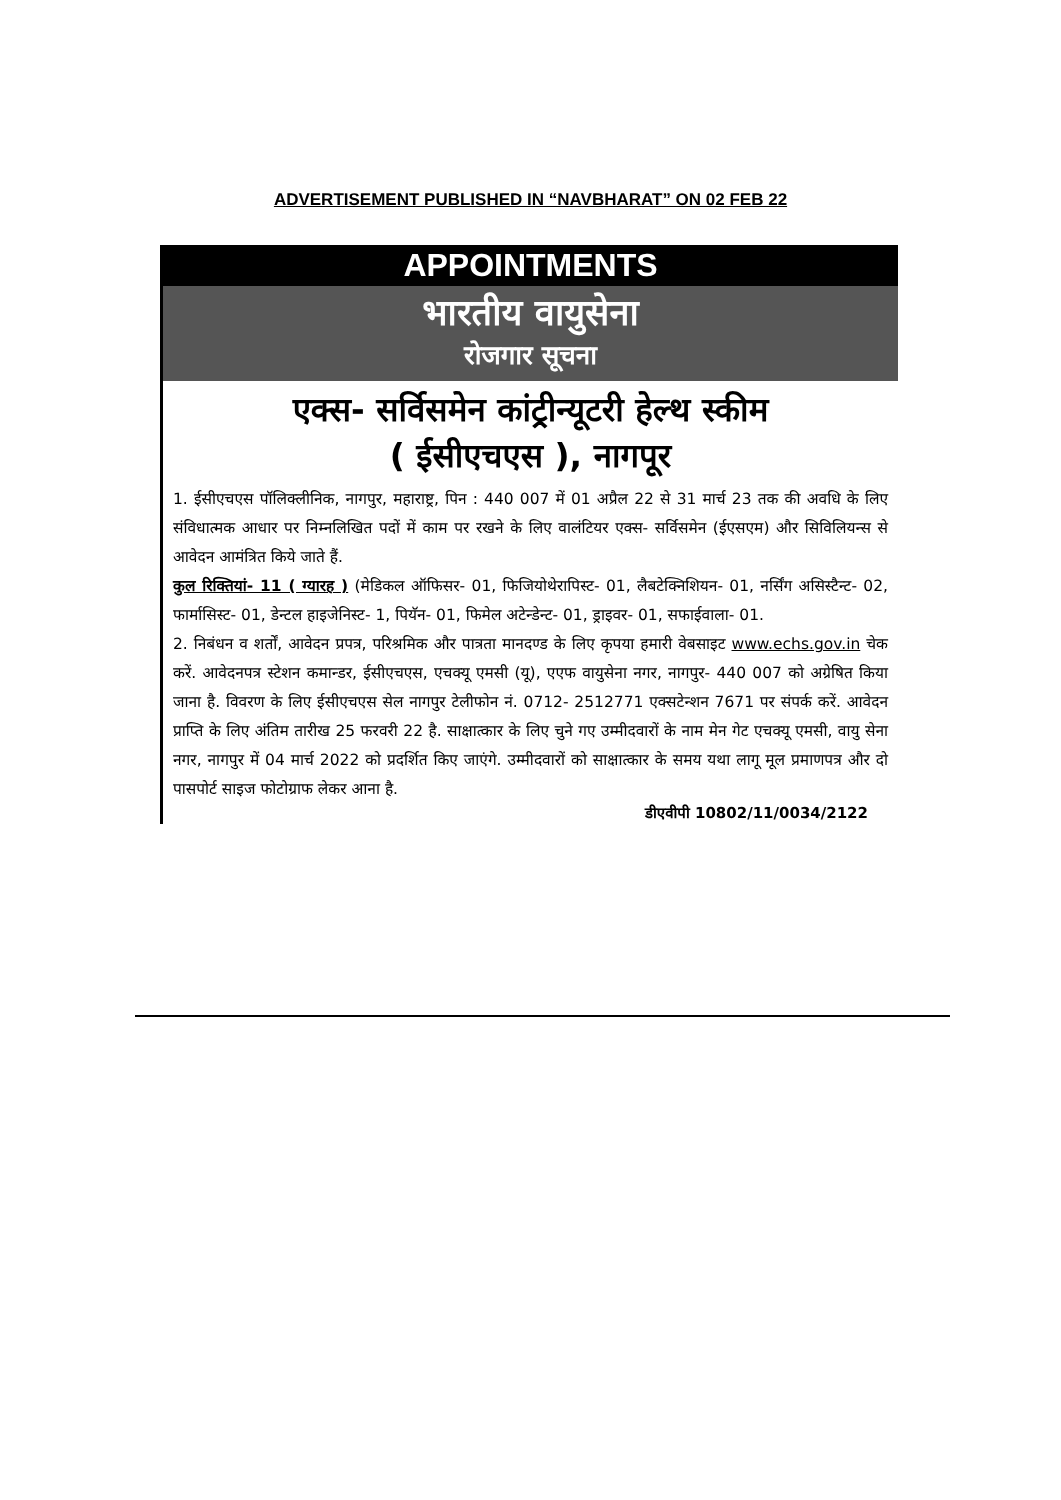ADVERTISEMENT PUBLISHED IN “NAVBHARAT” ON 02 FEB 22
APPOINTMENTS
भारतीय वायुसेना
रोजगार सूचना
एक्स- सर्विसमेन कांट्रीन्यूटरी हेल्थ स्कीम
( ईसीएचएस ), नागपूर
1. ईसीएचएस पॉलिक्लीनिक, नागपुर, महाराष्ट्र, पिन : 440 007 में 01 अप्रैल 22 से 31 मार्च 23 तक की अवधि के लिए संविधात्मक आधार पर निम्नलिखित पदों में काम पर रखने के लिए वालंटियर एक्स- सर्विसमेन (ईएसएम) और सिविलियन्स से आवेदन आमंत्रित किये जाते हैं.
कुल रिक्तियां- 11 ( ग्यारह ) (मेडिकल ऑफिसर- 01, फिजियोथेरापिस्ट- 01, लैबटेक्निशियन- 01, नर्सिंग असिस्टैन्ट- 02, फार्मासिस्ट- 01, डेन्टल हाइजेनिस्ट- 1, पियॅन- 01, फिमेल अटेन्डेन्ट- 01, ड्राइवर- 01, सफाईवाला- 01.
2. निबंधन व शर्तों, आवेदन प्रपत्र, परिश्रमिक और पात्रता मानदण्ड के लिए कृपया हमारी वेबसाइट www.echs.gov.in चेक करें. आवेदनपत्र स्टेशन कमान्डर, ईसीएचएस, एचक्यू एमसी (यू), एएफ वायुसेना नगर, नागपुर- 440 007 को अग्रेषित किया जाना है. विवरण के लिए ईसीएचएस सेल नागपुर टेलीफोन नं. 0712- 2512771 एक्सटेन्शन 7671 पर संपर्क करें. आवेदन प्राप्ति के लिए अंतिम तारीख 25 फरवरी 22 है. साक्षात्कार के लिए चुने गए उम्मीदवारों के नाम मेन गेट एचक्यू एमसी, वायु सेना नगर, नागपुर में 04 मार्च 2022 को प्रदर्शित किए जाएंगे. उम्मीदवारों को साक्षात्कार के समय यथा लागू मूल प्रमाणपत्र और दो पासपोर्ट साइज फोटोग्राफ लेकर आना है.
डीएवीपी 10802/11/0034/2122